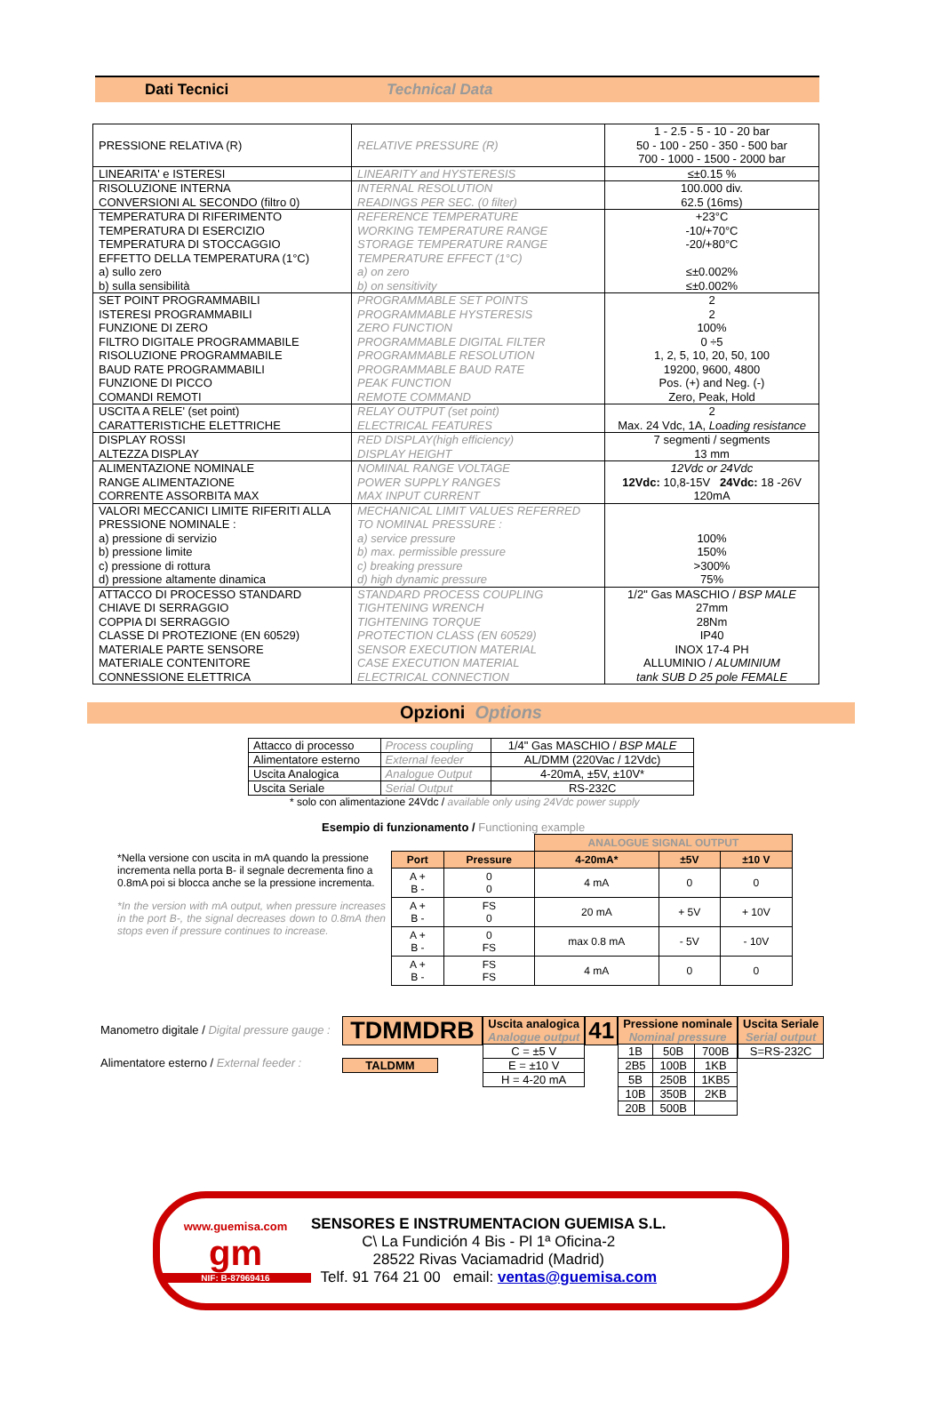Dati Tecnici Technical Data
| PRESSIONE RELATIVA (R) | RELATIVE PRESSURE (R) | 1 - 2.5 - 5 - 10 - 20 bar 50 - 100 - 250 - 350 - 500 bar 700 - 1000 - 1500 - 2000 bar |
| LINEARITA' e ISTERESI | LINEARITY and HYSTERESIS | ≤±0.15 % |
| RISOLUZIONE INTERNA CONVERSIONI AL SECONDO (filtro 0) | INTERNAL RESOLUTION READINGS PER SEC. (0 filter) | 100.000 div. 62.5 (16ms) |
| TEMPERATURA DI RIFERIMENTO TEMPERATURA DI ESERCIZIO TEMPERATURA DI STOCCAGGIO EFFETTO DELLA TEMPERATURA (1°C) a) sullo zero b) sulla sensibilità | REFERENCE TEMPERATURE WORKING TEMPERATURE RANGE STORAGE TEMPERATURE RANGE TEMPERATURE EFFECT (1°C) a) on zero b) on sensitivity | +23°C -10/+70°C -20/+80°C ≤±0.002% ≤±0.002% |
| SET POINT PROGRAMMABILI ISTERESI PROGRAMMABILI FUNZIONE DI ZERO FILTRO DIGITALE PROGRAMMABILE RISOLUZIONE PROGRAMMABILE BAUD RATE PROGRAMMABILI FUNZIONE DI PICCO COMANDI REMOTI | PROGRAMMABLE SET POINTS PROGRAMMABLE HYSTERESIS ZERO FUNCTION PROGRAMMABLE DIGITAL FILTER PROGRAMMABLE RESOLUTION PROGRAMMABLE BAUD RATE PEAK FUNCTION REMOTE COMMAND | 2 2 100% 0 ÷5 1, 2, 5, 10, 20, 50, 100 19200, 9600, 4800 Pos. (+) and Neg. (-) Zero, Peak, Hold |
| USCITA A RELE' (set point) CARATTERISTICHE ELETTRICHE | RELAY OUTPUT (set point) ELECTRICAL FEATURES | 2 Max. 24 Vdc, 1A, Loading resistance |
| DISPLAY ROSSI ALTEZZA DISPLAY | RED DISPLAY(high efficiency) DISPLAY HEIGHT | 7 segmenti / segments 13 mm |
| ALIMENTAZIONE NOMINALE RANGE ALIMENTAZIONE CORRENTE ASSORBITA MAX | NOMINAL RANGE VOLTAGE POWER SUPPLY RANGES MAX INPUT CURRENT | 12Vdc or 24Vdc 12Vdc: 10,8-15V 24Vdc: 18 -26V 120mA |
| VALORI MECCANICI LIMITE RIFERITI ALLA PRESSIONE NOMINALE : a) pressione di servizio b) pressione limite c) pressione di rottura d) pressione altamente dinamica | MECHANICAL LIMIT VALUES REFERRED TO NOMINAL PRESSURE : a) service pressure b) max. permissible pressure c) breaking pressure d) high dynamic pressure | 100% 150% >300% 75% |
| ATTACCO DI PROCESSO STANDARD CHIAVE DI SERRAGGIO COPPIA DI SERRAGGIO CLASSE DI PROTEZIONE (EN 60529) MATERIALE PARTE SENSORE MATERIALE CONTENITORE CONNESSIONE ELETTRICA | STANDARD PROCESS COUPLING TIGHTENING WRENCH TIGHTENING TORQUE PROTECTION CLASS (EN 60529) SENSOR EXECUTION MATERIAL CASE EXECUTION MATERIAL ELECTRICAL CONNECTION | 1/2" Gas MASCHIO / BSP MALE 27mm 28Nm IP40 INOX 17-4 PH ALLUMINIO / ALUMINIUM tank SUB D 25 pole FEMALE |
Opzioni Options
| Attacco di processo | Process coupling | 1/4" Gas MASCHIO / BSP MALE |
| Alimentatore esterno | External feeder | AL/DMM (220Vac / 12Vdc) |
| Uscita Analogica | Analogue Output | 4-20mA, ±5V, ±10V* |
| Uscita Seriale | Serial Output | RS-232C |
* solo con alimentazione 24Vdc / available only using 24Vdc power supply
Esempio di funzionamento / Functioning example
*Nella versione con uscita in mA quando la pressione incrementa nella porta B- il segnale decrementa fino a 0.8mA poi si blocca anche se la pressione incrementa.
*In the version with mA output, when pressure increases in the port B-, the signal decreases down to 0.8mA then stops even if pressure continues to increase.
| | | ANALOGUE SIGNAL OUTPUT | | |
| Port | Pressure | 4-20mA* | ±5V | ±10 V |
| A + B - | 0 0 | 4 mA | 0 | 0 |
| A + B - | FS 0 | 20 mA | + 5V | + 10V |
| A + B - | 0 FS | max 0.8 mA | - 5V | - 10V |
| A + B - | FS FS | 4 mA | 0 | 0 |
Manometro digitale / Digital pressure gauge :
Alimentatore esterno / External feeder :
TDMMDRB
TALDMM
| Uscita analogica Analogue output |
| --- |
| C = ±5 V |
| E = ±10 V |
| H = 4-20 mA |
41
| Pressione nominale Nominal pressure | | |
| --- | --- | --- |
| 1B | 50B | 700B |
| 2B5 | 100B | 1KB |
| 5B | 250B | 1KB5 |
| 10B | 350B | 2KB |
| 20B | 500B | |
| Uscita Seriale Serial output |
| --- |
| S=RS-232C |
www.guemisa.com
gm
NIF: B-87969416
SENSORES E INSTRUMENTACION GUEMISA S.L.
C\ La Fundición 4 Bis - Pl 1ª Oficina-2
28522 Rivas Vaciamadrid (Madrid)
Telf. 91 764 21 00 email: ventas@guemisa.com